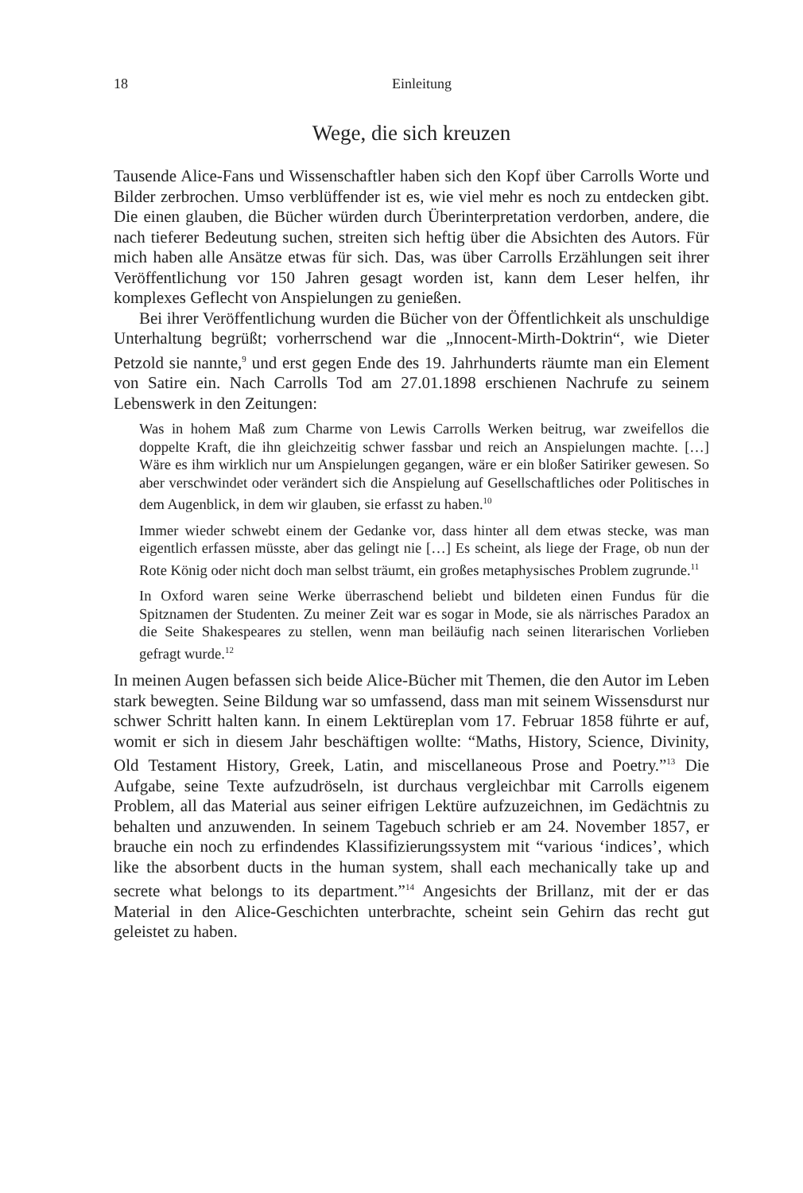18 Einleitung
Wege, die sich kreuzen
Tausende Alice-Fans und Wissenschaftler haben sich den Kopf über Carrolls Worte und Bilder zerbrochen. Umso verblüffender ist es, wie viel mehr es noch zu entdecken gibt. Die einen glauben, die Bücher würden durch Über­interpretation verdorben, andere, die nach tieferer Bedeutung suchen, streiten sich heftig über die Absichten des Autors. Für mich haben alle Ansätze etwas für sich. Das, was über Carrolls Erzählungen seit ihrer Veröffentlichung vor 150 Jahren gesagt worden ist, kann dem Leser helfen, ihr komplexes Geflecht von Anspielungen zu genießen.
Bei ihrer Veröffentlichung wurden die Bücher von der Öffentlichkeit als unschuldige Unterhaltung begrüßt; vorherrschend war die „Innocent-Mirth-Doktrin“, wie Dieter Petzold sie nannte,<sup>9</sup> und erst gegen Ende des 19. Jahrhunderts räumte man ein Element von Satire ein. Nach Carrolls Tod am 27.01.1898 erschienen Nachrufe zu seinem Lebenswerk in den Zeitungen:
Was in hohem Maß zum Charme von Lewis Carrolls Werken beitrug, war zweifellos die doppelte Kraft, die ihn gleichzeitig schwer fassbar und reich an Anspielungen machte. […] Wäre es ihm wirklich nur um Anspielungen gegangen, wäre er ein bloßer Satiriker gewesen. So aber verschwindet oder verändert sich die Anspielung auf Gesellschaftliches oder Politisches in dem Augenblick, in dem wir glauben, sie erfasst zu haben.<sup>10</sup>
Immer wieder schwebt einem der Gedanke vor, dass hinter all dem etwas ste­cke, was man eigentlich erfassen müsste, aber das gelingt nie […] Es scheint, als liege der Frage, ob nun der Rote König oder nicht doch man selbst träumt, ein großes metaphysisches Problem zugrunde.<sup>11</sup>
In Oxford waren seine Werke überraschend beliebt und bildeten einen Fun­dus für die Spitznamen der Studenten. Zu meiner Zeit war es sogar in Mode, sie als närrisches Paradox an die Seite Shakespeares zu stellen, wenn man beiläufig nach seinen literarischen Vorlieben gefragt wurde.<sup>12</sup>
In meinen Augen befassen sich beide Alice-Bücher mit Themen, die den Autor im Leben stark bewegten. Seine Bildung war so umfassend, dass man mit sei­nem Wissensdurst nur schwer Schritt halten kann. In einem Lektüreplan vom 17. Februar 1858 führte er auf, womit er sich in diesem Jahr beschäftigen wollte: “Maths, History, Science, Divinity, Old Testament History, Greek, Latin, and miscellaneous Prose and Poetry.”<sup>13</sup> Die Aufgabe, seine Texte aufzudröseln, ist durchaus vergleichbar mit Carrolls eigenem Problem, all das Material aus seiner eifrigen Lektüre aufzuzeichnen, im Gedächtnis zu behalten und anzuwenden. In seinem Tagebuch schrieb er am 24. Novem­ber 1857, er brauche ein noch zu erfindendes Klassifizierungssystem mit “various ‘indices’, which like the absorbent ducts in the human system, shall each mechanically take up and secrete what belongs to its department.”<sup>14</sup> Angesichts der Brillanz, mit der er das Material in den Alice-Geschichten unterbrachte, scheint sein Gehirn das recht gut geleistet zu haben.